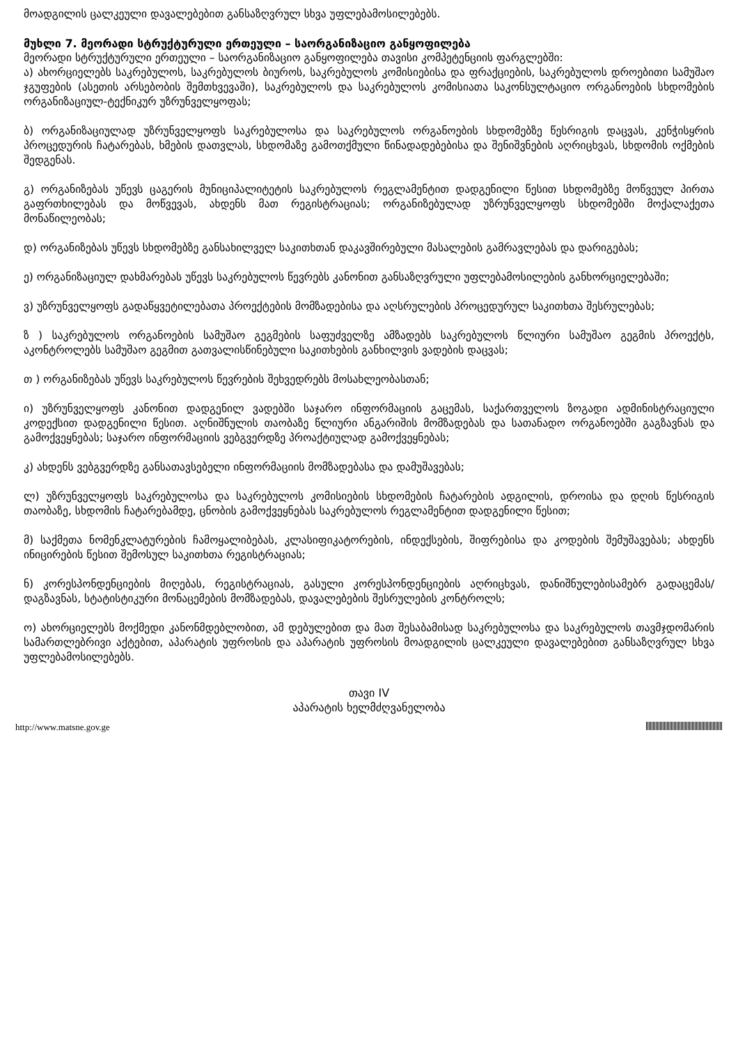მოადგილის ცალკეული დავალებებით განსაზღვრულ სხვა უფლებამოსილებებს.
მუხლი 7. მეორადი სტრუქტურული ერთეული – საორგანიზაციო განყოფილება
მეორადი სტრუქტურული ერთეული – საორგანიზაციო განყოფილება თავისი კომპეტენციის ფარგლებში:
ა) ახორციელებს საკრებულოს, საკრებულოს ბიუროს, საკრებულოს კომისიებისა და ფრაქციების, საკრებულოს დროებითი სამუშაო ჯგუფების (ასეთის არსებობის შემთხვევაში), საკრებულოს და საკრებულოს კომისიათა საკონსულტაციო ორგანოების სხდომების ორგანიზაციულ-ტექნიკურ უზრუნველყოფას;
ბ) ორგანიზაციულად უზრუნველყოფს საკრებულოსა და საკრებულოს ორგანოების სხდომებზე წესრიგის დაცვას, კენჭისყრის პროცედურის ჩატარებას, ხმების დათვლას, სხდომაზე გამოთქმული წინადადებებისა და შენიშვნების აღრიცხვას, სხდომის ოქმების შედგენას.
გ) ორგანიზებას უწევს ცაგერის მუნიციპალიტეტის საკრებულოს რეგლამენტით დადგენილი წესით სხდომებზე მოწვეულ პირთა გაფრთხილებას და მოწვევას, ახდენს მათ რეგისტრაციას; ორგანიზებულად უზრუნველყოფს სხდომებში მოქალაქეთა მონაწილეობას;
დ) ორგანიზებას უწევს სხდომებზე განსახილველ საკითხთან დაკავშირებული მასალების გამრავლებას და დარიგებას;
ე) ორგანიზაციულ დახმარებას უწევს საკრებულოს წევრებს კანონით განსაზღვრული უფლებამოსილების განხორციელებაში;
ვ) უზრუნველყოფს გადაწყვეტილებათა პროექტების მომზადებისა და აღსრულების პროცედურულ საკითხთა შესრულებას;
ზ ) საკრებულოს ორგანოების სამუშაო გეგმების საფუძველზე ამზადებს საკრებულოს წლიური სამუშაო გეგმის პროექტს, აკონტროლებს სამუშაო გეგმით გათვალისწინებული საკითხების განხილვის ვადების დაცვას;
თ ) ორგანიზებას უწევს საკრებულოს წევრების შეხვედრებს მოსახლეობასთან;
ი) უზრუნველყოფს კანონით დადგენილ ვადებში საჯარო ინფორმაციის გაცემას, საქართველოს ზოგადი ადმინისტრაციული კოდექსით დადგენილი წესით. აღნიშნულის თაობაზე წლიური ანგარიშის მომზადებას და სათანადო ორგანოებში გაგზავნას და გამოქვეყნებას; საჯარო ინფორმაციის ვებგვერდზე პროაქტიულად გამოქვეყნებას;
კ) ახდენს ვებგვერდზე განსათავსებელი ინფორმაციის მომზადებასა და დამუშავებას;
ლ) უზრუნველყოფს საკრებულოსა და საკრებულოს კომისიების სხდომების ჩატარების ადგილის, დროისა და დღის წესრიგის თაობაზე, სხდომის ჩატარებამდე, ცნობის გამოქვეყნებას საკრებულოს რეგლამენტით დადგენილი წესით;
მ) საქმეთა ნომენკლატურების ჩამოყალიბებას, კლასიფიკატორების, ინდექსების, შიფრებისა და კოდების შემუშავებას; ახდენს ინიცირების წესით შემოსულ საკითხთა რეგისტრაციას;
ნ) კორესპონდენციების მიღებას, რეგისტრაციას, გასული კორესპონდენციების აღრიცხვას, დანიშნულებისამებრ გადაცემას/დაგზავნას, სტატისტიკური მონაცემების მომზადებას, დავალებების შესრულების კონტროლს;
ო) ახორციელებს მოქმედი კანონმდებლობით, ამ დებულებით და მათ შესაბამისად საკრებულოსა და საკრებულოს თავმჯდომარის სამართლებრივი აქტებით, აპარატის უფროსის და აპარატის უფროსის მოადგილის ცალკეული დავალებებით განსაზღვრულ სხვა უფლებამოსილებებს.
თავი IV
აპარატის ხელმძღვანელობა
http://www.matsne.gov.ge